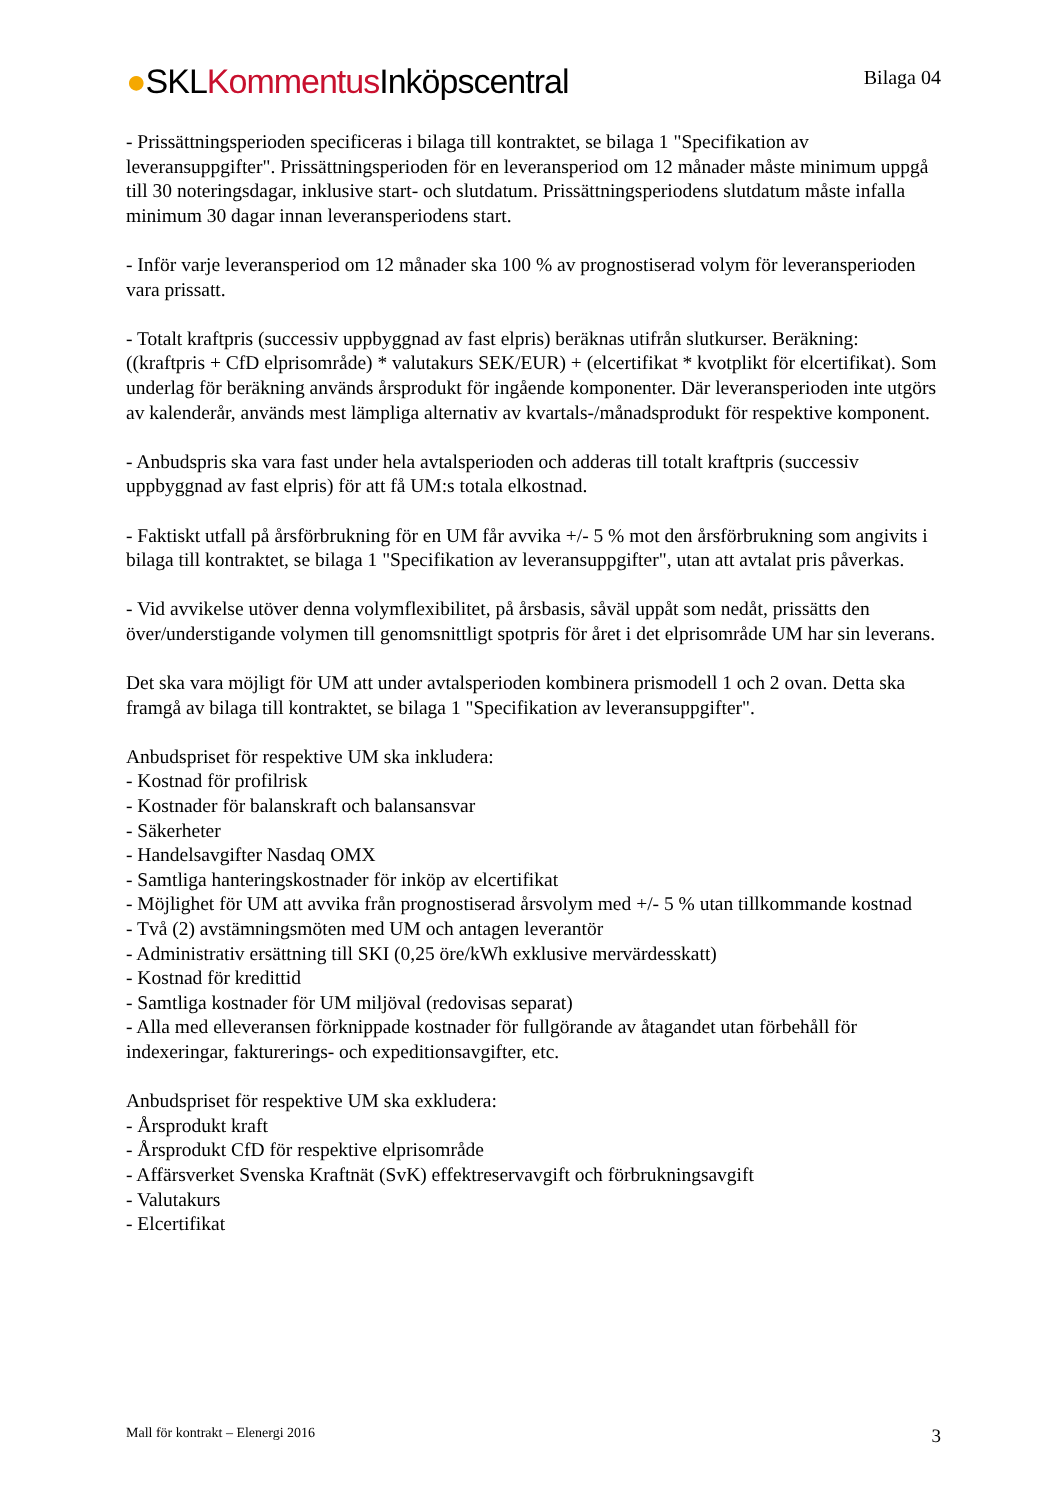●SKLKommentus Inköpscentral
Bilaga 04
- Prissättningsperioden specificeras i bilaga till kontraktet, se bilaga 1 "Specifikation av leveransuppgifter". Prissättningsperioden för en leveransperiod om 12 månader måste minimum uppgå till 30 noteringsdagar, inklusive start- och slutdatum. Prissättningsperiodens slutdatum måste infalla minimum 30 dagar innan leveransperiodens start.
- Inför varje leveransperiod om 12 månader ska 100 % av prognostiserad volym för leveransperioden vara prissatt.
- Totalt kraftpris (successiv uppbyggnad av fast elpris) beräknas utifrån slutkurser. Beräkning: ((kraftpris + CfD elprisområde) * valutakurs SEK/EUR) + (elcertifikat * kvotplikt för elcertifikat). Som underlag för beräkning används årsprodukt för ingående komponenter. Där leveransperioden inte utgörs av kalenderår, används mest lämpliga alternativ av kvartals-/månadsprodukt för respektive komponent.
- Anbudspris ska vara fast under hela avtalsperioden och adderas till totalt kraftpris (successiv uppbyggnad av fast elpris) för att få UM:s totala elkostnad.
- Faktiskt utfall på årsförbrukning för en UM får avvika +/- 5 % mot den årsförbrukning som angivits i bilaga till kontraktet, se bilaga 1 "Specifikation av leveransuppgifter", utan att avtalat pris påverkas.
- Vid avvikelse utöver denna volymflexibilitet, på årsbasis, såväl uppåt som nedåt, prissätts den över/understigande volymen till genomsnittligt spotpris för året i det elprisområde UM har sin leverans.
Det ska vara möjligt för UM att under avtalsperioden kombinera prismodell 1 och 2 ovan. Detta ska framgå av bilaga till kontraktet, se bilaga 1 "Specifikation av leveransuppgifter".
Anbudspriset för respektive UM ska inkludera:
- Kostnad för profilrisk
- Kostnader för balanskraft och balansansvar
- Säkerheter
- Handelsavgifter Nasdaq OMX
- Samtliga hanteringskostnader för inköp av elcertifikat
- Möjlighet för UM att avvika från prognostiserad årsvolym med +/- 5 % utan tillkommande kostnad
- Två (2) avstämningsmöten med UM och antagen leverantör
- Administrativ ersättning till SKI (0,25 öre/kWh exklusive mervärdesskatt)
- Kostnad för kredittid
- Samtliga kostnader för UM miljöval (redovisas separat)
- Alla med elleveransen förknippade kostnader för fullgörande av åtagandet utan förbehåll för indexeringar, fakturerings- och expeditionsavgifter, etc.
Anbudspriset för respektive UM ska exkludera:
- Årsprodukt kraft
- Årsprodukt CfD för respektive elprisområde
- Affärsverket Svenska Kraftnät (SvK) effektreservavgift och förbrukningsavgift
- Valutakurs
- Elcertifikat
Mall för kontrakt – Elenergi 2016
3